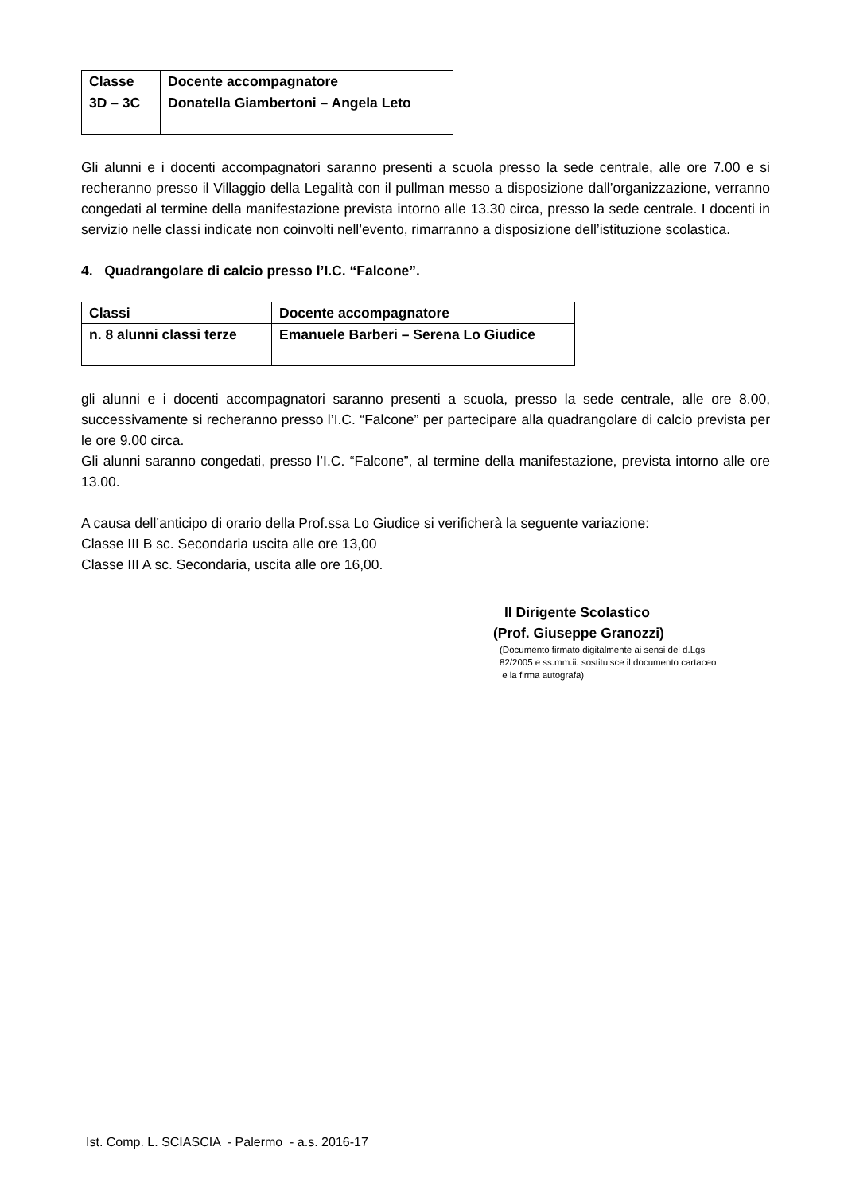| Classe | Docente accompagnatore |
| 3D – 3C | Donatella Giambertoni – Angela Leto |
Gli alunni e i docenti accompagnatori saranno presenti a scuola presso la sede centrale, alle ore 7.00 e si recheranno presso il Villaggio della Legalità con il pullman messo a disposizione dall’organizzazione, verranno congedati al termine della manifestazione prevista intorno alle 13.30 circa, presso la sede centrale. I docenti in servizio nelle classi indicate non coinvolti nell’evento, rimarranno a disposizione dell’istituzione scolastica.
4. Quadrangolare di calcio presso l’I.C. “Falcone”.
| Classi | Docente accompagnatore |
| n. 8 alunni classi terze | Emanuele Barberi – Serena Lo Giudice |
gli alunni e i docenti accompagnatori saranno presenti a scuola, presso la sede centrale, alle ore 8.00, successivamente si recheranno presso l’I.C. “Falcone” per partecipare alla quadrangolare di calcio prevista per le ore 9.00 circa.
Gli alunni saranno congedati, presso l’I.C. “Falcone”, al termine della manifestazione, prevista intorno alle ore 13.00.
A causa dell’anticipo di orario della Prof.ssa Lo Giudice si verificherà la seguente variazione:
Classe III B sc. Secondaria uscita alle ore 13,00
Classe III A sc. Secondaria, uscita alle ore 16,00.
Il Dirigente Scolastico
(Prof. Giuseppe Granozzi)
(Documento firmato digitalmente ai sensi del d.Lgs
82/2005 e ss.mm.ii. sostituisce il documento cartaceo
e la firma autografa)
Ist. Comp. L. SCIASCIA - Palermo - a.s. 2016-17